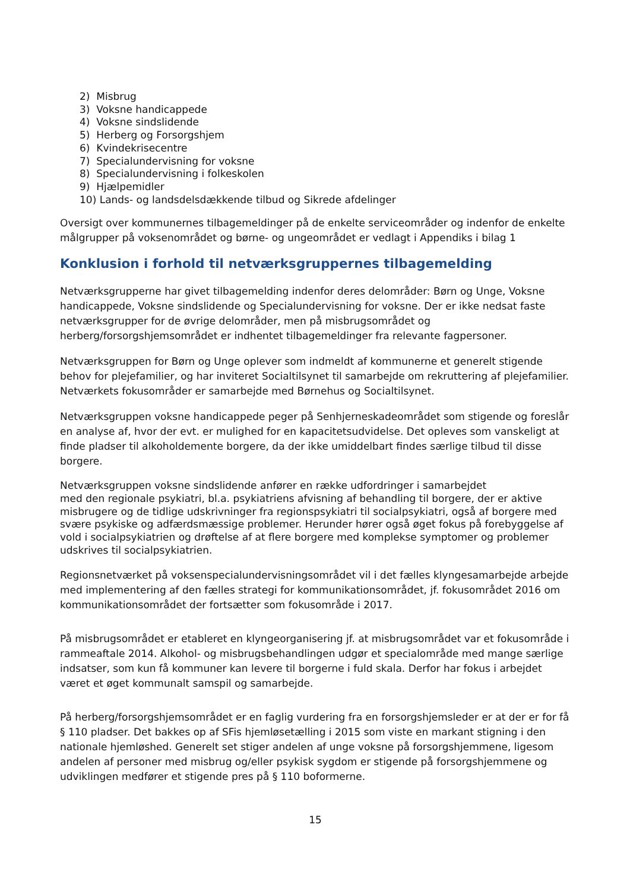2) Misbrug
3) Voksne handicappede
4) Voksne sindslidende
5) Herberg og Forsorgshjem
6) Kvindekrisecentre
7) Specialundervisning for voksne
8) Specialundervisning i folkeskolen
9) Hjælpemidler
10) Lands- og landsdelsdækkende tilbud og Sikrede afdelinger
Oversigt over kommunernes tilbagemeldinger på de enkelte serviceområder og indenfor de enkelte målgrupper på voksenområdet og børne- og ungeområdet er vedlagt i Appendiks i bilag 1
Konklusion i forhold til netværksgruppernes tilbagemelding
Netværksgrupperne har givet tilbagemelding indenfor deres delområder: Børn og Unge, Voksne handicappede, Voksne sindslidende og Specialundervisning for voksne. Der er ikke nedsat faste netværksgrupper for de øvrige delområder, men på misbrugsområdet og herberg/forsorgshjemsområdet er indhentet tilbagemeldinger fra relevante fagpersoner.
Netværksgruppen for Børn og Unge oplever som indmeldt af kommunerne et generelt stigende behov for plejefamilier, og har inviteret Socialtilsynet til samarbejde om rekruttering af plejefamilier. Netværkets fokusområder er samarbejde med Børnehus og Socialtilsynet.
Netværksgruppen voksne handicappede peger på Senhjerneskadeområdet som stigende og foreslår en analyse af, hvor der evt. er mulighed for en kapacitetsudvidelse. Det opleves som vanskeligt at finde pladser til alkoholdemente borgere, da der ikke umiddelbart findes særlige tilbud til disse borgere.
Netværksgruppen voksne sindslidende anfører en række udfordringer i samarbejdet
med den regionale psykiatri, bl.a. psykiatriens afvisning af behandling til borgere, der er aktive misbrugere og de tidlige udskrivninger fra regionspsykiatri til socialpsykiatri, også af borgere med svære psykiske og adfærdsmæssige problemer. Herunder hører også øget fokus på forebyggelse af vold i socialpsykiatrien og drøftelse af at flere borgere med komplekse symptomer og problemer udskrives til socialpsykiatrien.
Regionsnetværket på voksenspecialundervisningsområdet vil i det fælles klyngesamarbejde arbejde med implementering af den fælles strategi for kommunikationsområdet, jf. fokusområdet 2016 om kommunikationsområdet der fortsætter som fokusområde i 2017.
På misbrugsområdet er etableret en klyngeorganisering jf. at misbrugsområdet var et fokusområde i rammeaftale 2014. Alkohol- og misbrugsbehandlingen udgør et specialområde med mange særlige indsatser, som kun få kommuner kan levere til borgerne i fuld skala. Derfor har fokus i arbejdet været et øget kommunalt samspil og samarbejde.
På herberg/forsorgshjemsområdet er en faglig vurdering fra en forsorgshjemsleder er at der er for få § 110 pladser. Det bakkes op af SFis hjemløsetælling i 2015 som viste en markant stigning i den nationale hjemløshed. Generelt set stiger andelen af unge voksne på forsorgshjemmene, ligesom andelen af personer med misbrug og/eller psykisk sygdom er stigende på forsorgshjemmene og udviklingen medfører et stigende pres på § 110 boformerne.
15